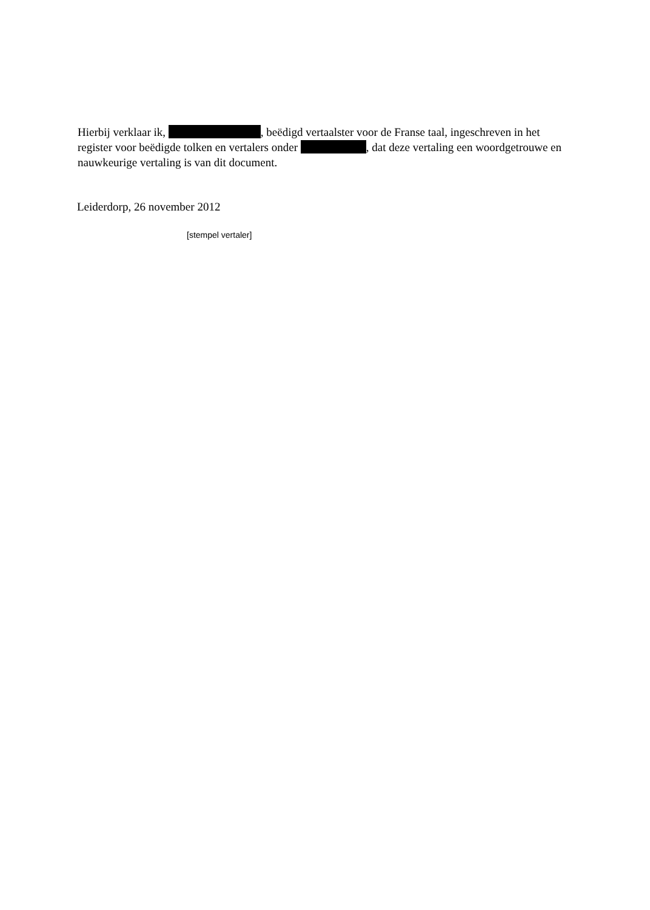Hierbij verklaar ik, , beëdigd vertaalster voor de Franse taal, ingeschreven in het register voor beëdigde tolken en vertalers onder , dat deze vertaling een woordgetrouwe en nauwkeurige vertaling is van dit document.
Leiderdorp, 26 november 2012
[stempel vertaler]